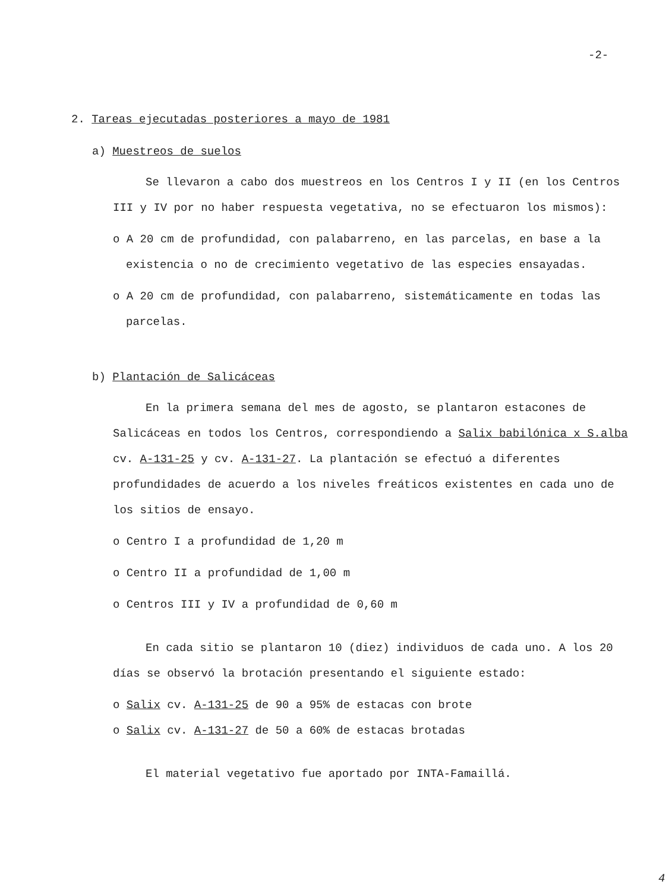-2-
2. Tareas ejecutadas posteriores a mayo de 1981
a) Muestreos de suelos
Se llevaron a cabo dos muestreos en los Centros I y II (en los Centros III y IV por no haber respuesta vegetativa, no se efectuaron los mismos):
o A 20 cm de profundidad, con palabarreno, en las parcelas, en base a la existencia o no de crecimiento vegetativo de las especies ensayadas.
o A 20 cm de profundidad, con palabarreno, sistemáticamente en todas las parcelas.
b) Plantación de Salicáceas
En la primera semana del mes de agosto, se plantaron estacones de Salicáceas en todos los Centros, correspondiendo a Salix babilónica x S.alba cv. A-131-25 y cv. A-131-27. La plantación se efectuó a diferentes profundidades de acuerdo a los niveles freáticos existentes en cada uno de los sitios de ensayo.
o Centro I a profundidad de 1,20 m
o Centro II a profundidad de 1,00 m
o Centros III y IV a profundidad de 0,60 m
En cada sitio se plantaron 10 (diez) individuos de cada uno. A los 20 días se observó la brotación presentando el siguiente estado:
o Salix cv. A-131-25 de 90 a 95% de estacas con brote
o Salix cv. A-131-27 de 50 a 60% de estacas brotadas
El material vegetativo fue aportado por INTA-Famaillá.
4